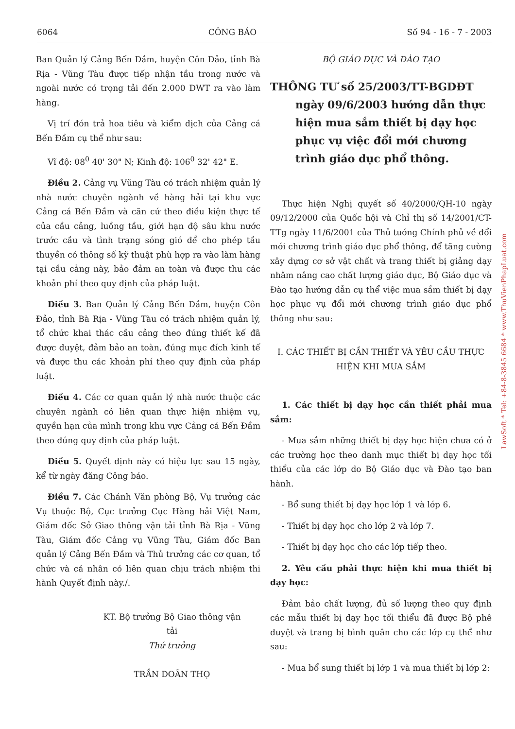6064 CÔNG BÁO Số 94 - 16 - 7 - 2003
Ban Quản lý Cảng Bến Đầm, huyện Côn Đảo, tỉnh Bà Rịa - Vũng Tàu được tiếp nhận tầu trong nước và ngoài nước có trọng tải đến 2.000 DWT ra vào làm hàng.
Vị trí đón trả hoa tiêu và kiểm dịch của Cảng cá Bến Đầm cụ thể như sau:
Vĩ độ: 08<sup>0</sup> 40' 30" N; Kinh độ: 106<sup>0</sup> 32' 42" E.
Điều 2. Cảng vụ Vũng Tàu có trách nhiệm quản lý nhà nước chuyên ngành về hàng hải tại khu vực Cảng cá Bến Đầm và căn cứ theo điều kiện thực tế của cầu cảng, luồng tầu, giới hạn độ sâu khu nước trước cầu và tình trạng sóng gió để cho phép tầu thuyền có thông số kỹ thuật phù hợp ra vào làm hàng tại cầu cảng này, bảo đảm an toàn và được thu các khoản phí theo quy định của pháp luật.
Điều 3. Ban Quản lý Cảng Bến Đầm, huyện Côn Đảo, tỉnh Bà Rịa - Vũng Tàu có trách nhiệm quản lý, tổ chức khai thác cầu cảng theo đúng thiết kế đã được duyệt, đảm bảo an toàn, đúng mục đích kinh tế và được thu các khoản phí theo quy định của pháp luật.
Điều 4. Các cơ quan quản lý nhà nước thuộc các chuyên ngành có liên quan thực hiện nhiệm vụ, quyền hạn của mình trong khu vực Cảng cá Bến Đầm theo đúng quy định của pháp luật.
Điều 5. Quyết định này có hiệu lực sau 15 ngày, kể từ ngày đăng Công báo.
Điều 7. Các Chánh Văn phòng Bộ, Vụ trưởng các Vụ thuộc Bộ, Cục trưởng Cục Hàng hải Việt Nam, Giám đốc Sở Giao thông vận tải tỉnh Bà Rịa - Vũng Tàu, Giám đốc Cảng vụ Vũng Tàu, Giám đốc Ban quản lý Cảng Bến Đầm và Thủ trưởng các cơ quan, tổ chức và cá nhân có liên quan chịu trách nhiệm thi hành Quyết định này./.
KT. Bộ trưởng Bộ Giao thông vận tải
Thứ trưởng
TRẦN DOÃN THỌ
BỘ GIÁO DỤC VÀ ĐÀO TẠO
THÔNG TƯ số 25/2003/TT-BGDĐT
ngày 09/6/2003 hướng dẫn thực hiện mua sắm thiết bị dạy học phục vụ việc đổi mới chương trình giáo dục phổ thông.
Thực hiện Nghị quyết số 40/2000/QH-10 ngày 09/12/2000 của Quốc hội và Chỉ thị số 14/2001/CT-TTg ngày 11/6/2001 của Thủ tướng Chính phủ về đổi mới chương trình giáo dục phổ thông, để tăng cường xây dựng cơ sở vật chất và trang thiết bị giảng dạy nhằm nâng cao chất lượng giáo dục, Bộ Giáo dục và Đào tạo hướng dẫn cụ thể việc mua sắm thiết bị dạy học phục vụ đổi mới chương trình giáo dục phổ thông như sau:
I. CÁC THIẾT BỊ CẦN THIẾT VÀ YÊU CẦU THỰC HIỆN KHI MUA SẮM
1. Các thiết bị dạy học cần thiết phải mua sắm:
- Mua sắm những thiết bị dạy học hiện chưa có ở các trường học theo danh mục thiết bị dạy học tối thiểu của các lớp do Bộ Giáo dục và Đào tạo ban hành.
- Bổ sung thiết bị dạy học lớp 1 và lớp 6.
- Thiết bị dạy học cho lớp 2 và lớp 7.
- Thiết bị dạy học cho các lớp tiếp theo.
2. Yêu cầu phải thực hiện khi mua thiết bị dạy học:
Đảm bảo chất lượng, đủ số lượng theo quy định các mẫu thiết bị dạy học tối thiểu đã được Bộ phê duyệt và trang bị bình quân cho các lớp cụ thể như sau:
- Mua bổ sung thiết bị lớp 1 và mua thiết bị lớp 2:
LawSoft * Tel: +84-8-3845 6684 * www.ThuVienPhapLuat.com